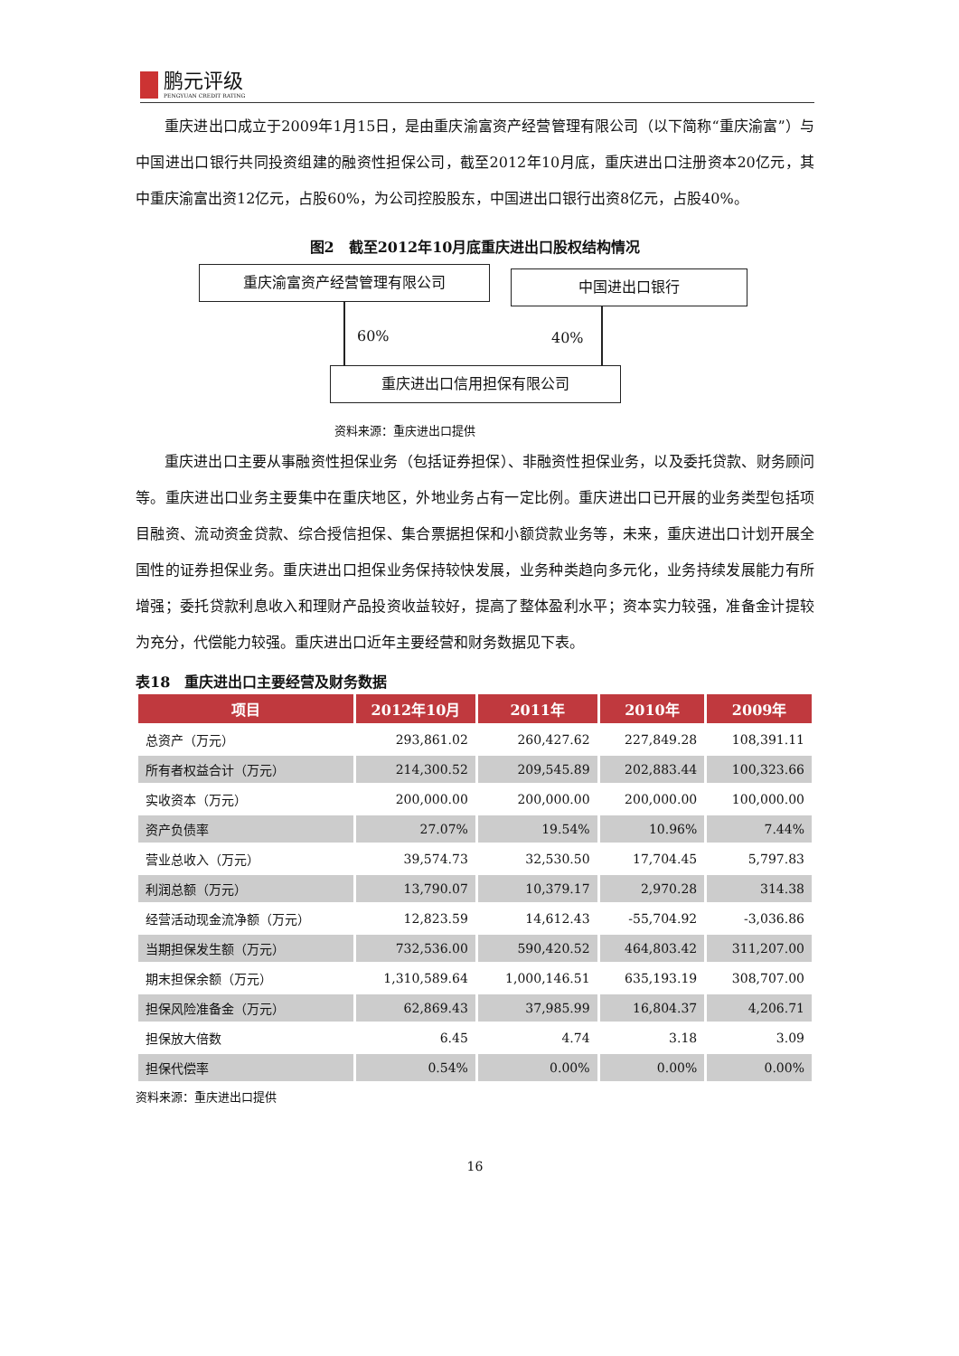鹏元评级
PENGYUAN CREDIT RATING
重庆进出口成立于2009年1月15日，是由重庆渝富资产经营管理有限公司（以下简称“重庆渝富”）与中国进出口银行共同投资组建的融资性担保公司，截至2012年10月底，重庆进出口注册资本20亿元，其中重庆渝富出资12亿元，占股60%，为公司控股股东，中国进出口银行出资8亿元，占股40%。
图2　截至2012年10月底重庆进出口股权结构情况
重庆渝富资产经营管理有限公司 中国进出口银行
60% 40%
重庆进出口信用担保有限公司
资料来源：重庆进出口提供
重庆进出口主要从事融资性担保业务（包括证券担保）、非融资性担保业务，以及委托贷款、财务顾问等。重庆进出口业务主要集中在重庆地区，外地业务占有一定比例。重庆进出口已开展的业务类型包括项目融资、流动资金贷款、综合授信担保、集合票据担保和小额贷款业务等，未来，重庆进出口计划开展全国性的证券担保业务。重庆进出口担保业务保持较快发展，业务种类趋向多元化，业务持续发展能力有所增强；委托贷款利息收入和理财产品投资收益较好，提高了整体盈利水平；资本实力较强，准备金计提较为充分，代偿能力较强。重庆进出口近年主要经营和财务数据见下表。
表18　重庆进出口主要经营及财务数据
| 项目 | 2012年10月 | 2011年 | 2010年 | 2009年 |
| --- | --- | --- | --- | --- |
| 总资产（万元） | 293,861.02 | 260,427.62 | 227,849.28 | 108,391.11 |
| 所有者权益合计（万元） | 214,300.52 | 209,545.89 | 202,883.44 | 100,323.66 |
| 实收资本（万元） | 200,000.00 | 200,000.00 | 200,000.00 | 100,000.00 |
| 资产负债率 | 27.07% | 19.54% | 10.96% | 7.44% |
| 营业总收入（万元） | 39,574.73 | 32,530.50 | 17,704.45 | 5,797.83 |
| 利润总额（万元） | 13,790.07 | 10,379.17 | 2,970.28 | 314.38 |
| 经营活动现金流净额（万元） | 12,823.59 | 14,612.43 | -55,704.92 | -3,036.86 |
| 当期担保发生额（万元） | 732,536.00 | 590,420.52 | 464,803.42 | 311,207.00 |
| 期末担保余额（万元） | 1,310,589.64 | 1,000,146.51 | 635,193.19 | 308,707.00 |
| 担保风险准备金（万元） | 62,869.43 | 37,985.99 | 16,804.37 | 4,206.71 |
| 担保放大倍数 | 6.45 | 4.74 | 3.18 | 3.09 |
| 担保代偿率 | 0.54% | 0.00% | 0.00% | 0.00% |
资料来源：重庆进出口提供
16